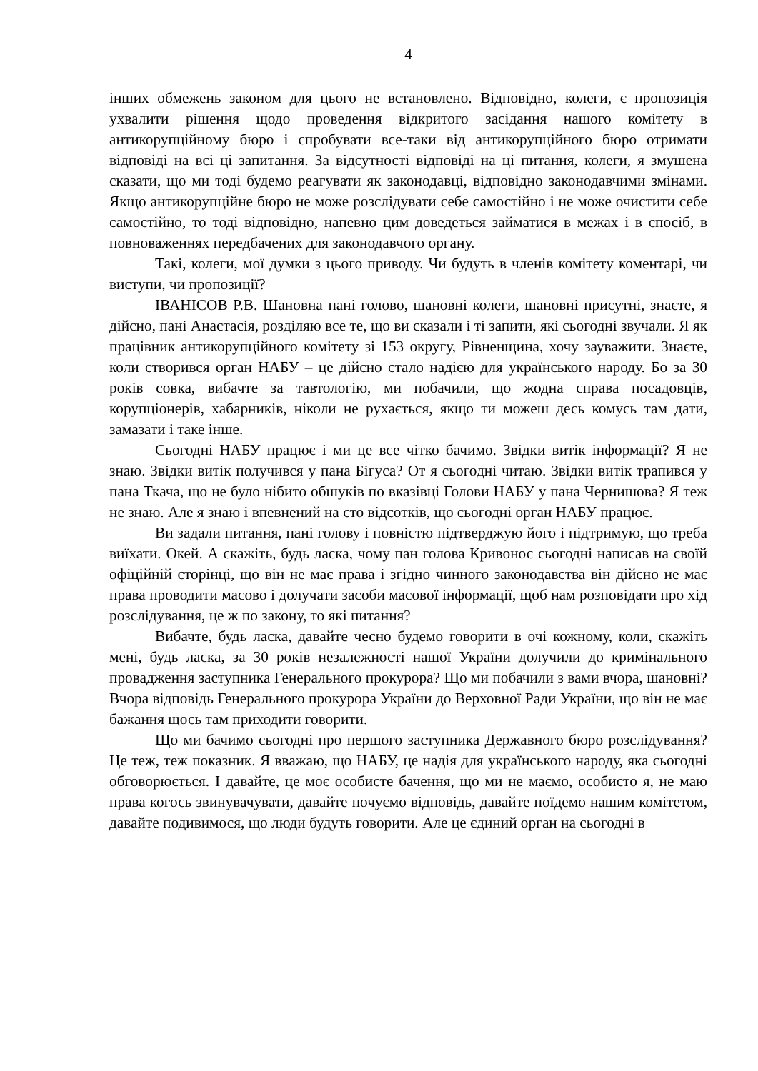4
інших обмежень законом для цього не встановлено. Відповідно, колеги, є пропозиція ухвалити рішення щодо проведення відкритого засідання нашого комітету в антикорупційному бюро і спробувати все-таки від антикорупційного бюро отримати відповіді на всі ці запитання. За відсутності відповіді на ці питання, колеги, я змушена сказати, що ми тоді будемо реагувати як законодавці, відповідно законодавчими змінами. Якщо антикорупційне бюро не може розслідувати себе самостійно і не може очистити себе самостійно, то тоді відповідно, напевно цим доведеться займатися в межах і в спосіб, в повноваженнях передбачених для законодавчого органу.
Такі, колеги, мої думки з цього приводу. Чи будуть в членів комітету коментарі, чи виступи, чи пропозиції?
ІВАНІСОВ Р.В. Шановна пані голово, шановні колеги, шановні присутні, знаєте, я дійсно, пані Анастасія, розділяю все те, що ви сказали і ті запити, які сьогодні звучали. Я як працівник антикорупційного комітету зі 153 округу, Рівненщина, хочу зауважити. Знаєте, коли створився орган НАБУ – це дійсно стало надією для українського народу. Бо за 30 років совка, вибачте за тавтологію, ми побачили, що жодна справа посадовців, корупціонерів, хабарників, ніколи не рухається, якщо ти можеш десь комусь там дати, замазати і таке інше.
Сьогодні НАБУ працює і ми це все чітко бачимо. Звідки витік інформації? Я не знаю. Звідки витік получився у пана Бігуса? От я сьогодні читаю. Звідки витік трапився у пана Ткача, що не було нібито обшуків по вказівці Голови НАБУ у пана Чернишова? Я теж не знаю. Але я знаю і впевнений на сто відсотків, що сьогодні орган НАБУ працює.
Ви задали питання, пані голову і повністю підтверджую його і підтримую, що треба виїхати. Окей. А скажіть, будь ласка, чому пан голова Кривонос сьогодні написав на своїй офіційній сторінці, що він не має права і згідно чинного законодавства він дійсно не має права проводити масово і долучати засоби масової інформації, щоб нам розповідати про хід розслідування, це ж по закону, то які питання?
Вибачте, будь ласка, давайте чесно будемо говорити в очі кожному, коли, скажіть мені, будь ласка, за 30 років незалежності нашої України долучили до кримінального провадження заступника Генерального прокурора? Що ми побачили з вами вчора, шановні? Вчора відповідь Генерального прокурора України до Верховної Ради України, що він не має бажання щось там приходити говорити.
Що ми бачимо сьогодні про першого заступника Державного бюро розслідування? Це теж, теж показник. Я вважаю, що НАБУ, це надія для українського народу, яка сьогодні обговорюється. І давайте, це моє особисте бачення, що ми не маємо, особисто я, не маю права когось звинувачувати, давайте почуємо відповідь, давайте поїдемо нашим комітетом, давайте подивимося, що люди будуть говорити. Але це єдиний орган на сьогодні в